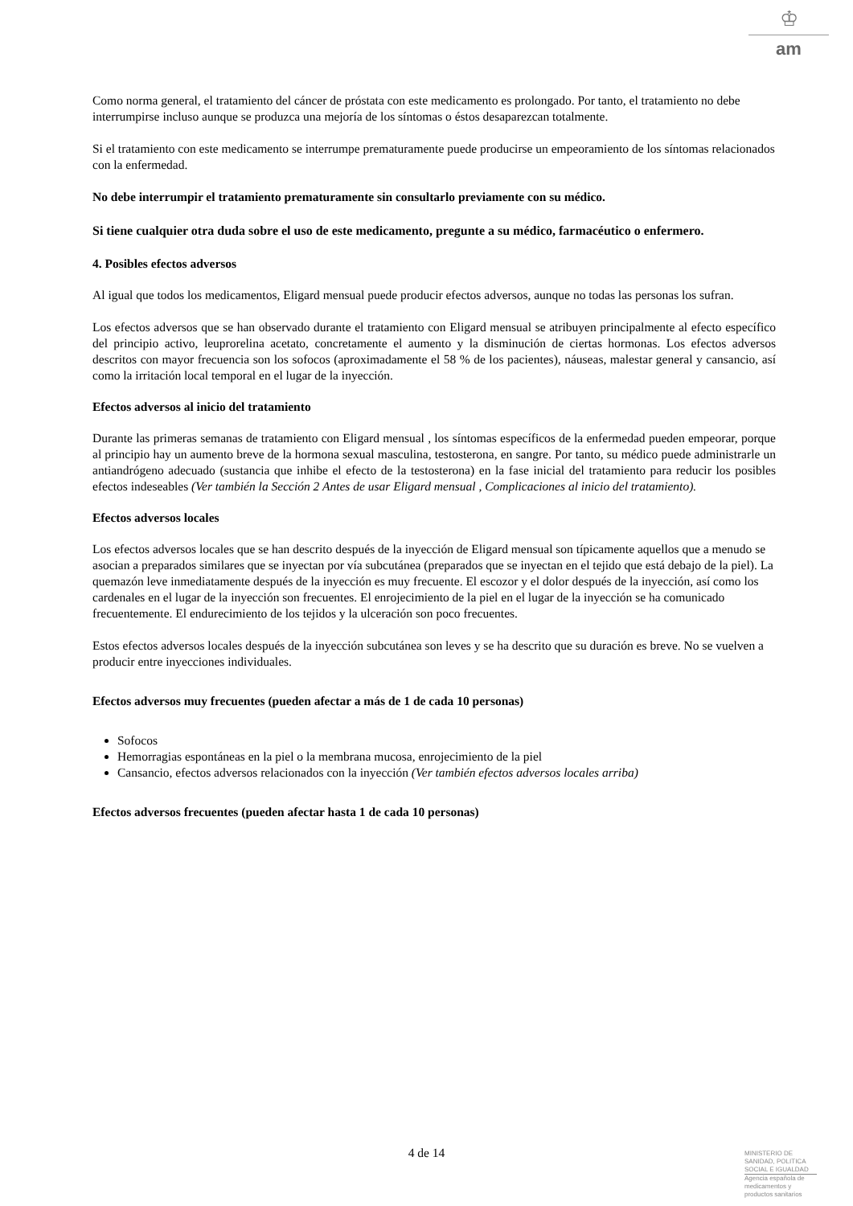♔
am
Como norma general, el tratamiento del cáncer de próstata con este medicamento es prolongado. Por tanto, el tratamiento no debe interrumpirse incluso aunque se produzca una mejoría de los síntomas o éstos desaparezcan totalmente.
Si el tratamiento con este medicamento se interrumpe prematuramente puede producirse un empeoramiento de los síntomas relacionados con la enfermedad.
No debe interrumpir el tratamiento prematuramente sin consultarlo previamente con su médico.
Si tiene cualquier otra duda sobre el uso de este medicamento, pregunte a su médico, farmacéutico o enfermero.
4. Posibles efectos adversos
Al igual que todos los medicamentos, Eligard mensual puede producir efectos adversos, aunque no todas las personas los sufran.
Los efectos adversos que se han observado durante el tratamiento con Eligard mensual se atribuyen principalmente al efecto específico del principio activo, leuprorelina acetato, concretamente el aumento y la disminución de ciertas hormonas. Los efectos adversos descritos con mayor frecuencia son los sofocos (aproximadamente el 58 % de los pacientes), náuseas, malestar general y cansancio, así como la irritación local temporal en el lugar de la inyección.
Efectos adversos al inicio del tratamiento
Durante las primeras semanas de tratamiento con Eligard mensual , los síntomas específicos de la enfermedad pueden empeorar, porque al principio hay un aumento breve de la hormona sexual masculina, testosterona, en sangre. Por tanto, su médico puede administrarle un antiandrógeno adecuado (sustancia que inhibe el efecto de la testosterona) en la fase inicial del tratamiento para reducir los posibles efectos indeseables (Ver también la Sección 2 Antes de usar Eligard mensual , Complicaciones al inicio del tratamiento).
Efectos adversos locales
Los efectos adversos locales que se han descrito después de la inyección de Eligard mensual son típicamente aquellos que a menudo se asocian a preparados similares que se inyectan por vía subcutánea (preparados que se inyectan en el tejido que está debajo de la piel). La quemazón leve inmediatamente después de la inyección es muy frecuente. El escozor y el dolor después de la inyección, así como los cardenales en el lugar de la inyección son frecuentes. El enrojecimiento de la piel en el lugar de la inyección se ha comunicado frecuentemente. El endurecimiento de los tejidos y la ulceración son poco frecuentes.
Estos efectos adversos locales después de la inyección subcutánea son leves y se ha descrito que su duración es breve. No se vuelven a producir entre inyecciones individuales.
Efectos adversos muy frecuentes (pueden afectar a más de 1 de cada 10 personas)
Sofocos
Hemorragias espontáneas en la piel o la membrana mucosa, enrojecimiento de la piel
Cansancio, efectos adversos relacionados con la inyección (Ver también efectos adversos locales arriba)
Efectos adversos frecuentes (pueden afectar hasta 1 de cada 10 personas)
4 de 14
MINISTERIO DE
SANIDAD, POLITICA
SOCIAL E IGUALDAD
Agencia española de
medicamentos y
productos sanitarios